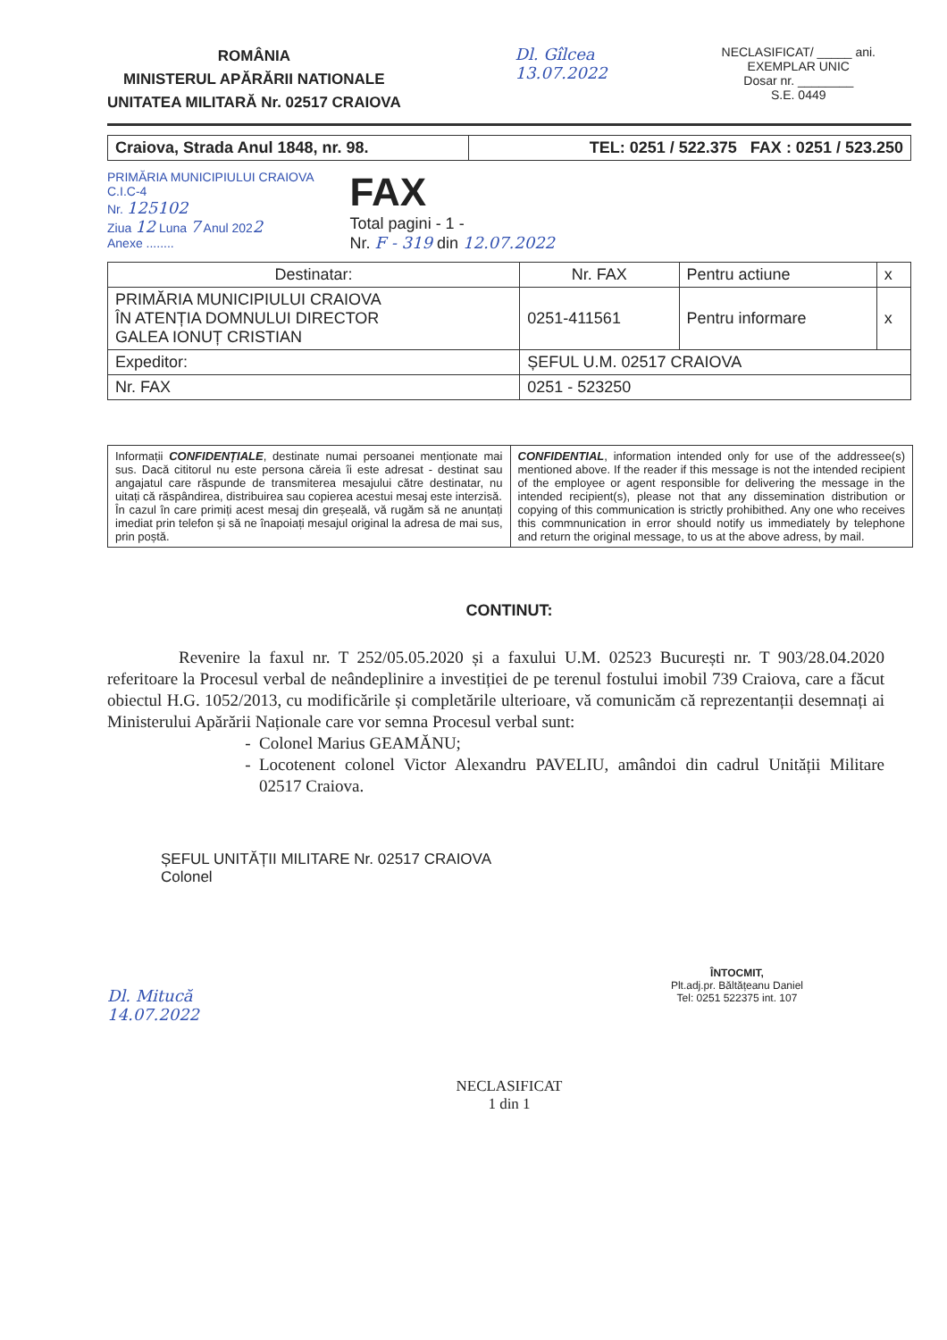ROMÂNIA
MINISTERUL APĂRĂRII NATIONALE
UNITATEA MILITARĂ Nr. 02517 CRAIOVA
Dl. Gîlcea
13.07.2022
NECLASIFICAT/ _____ ani.
EXEMPLAR UNIC
Dosar nr. ________
S.E. 0449
| Craiova, Strada Anul 1848, nr. 98. | TEL: 0251 / 522.375 FAX : 0251 / 523.250 |
PRIMĂRIA MUNICIPIULUI CRAIOVA
C.I.C-4
Nr. 125102
Ziua 12 Luna 7 Anul 2022
Anexe ........
FAX
Total pagini - 1 -
Nr. F - 319 din 12.07.2022
| Destinatar: | | Nr. FAX | Pentru actiune | x |
| PRIMĂRIA MUNICIPIULUI CRAIOVA ÎN ATENȚIA DOMNULUI DIRECTOR GALEA IONUȚ CRISTIAN | | 0251-411561 | Pentru informare | x |
| Expeditor: | ȘEFUL U.M. 02517 CRAIOVA | | | |
| Nr. FAX | 0251 - 523250 | | | |
Informații CONFIDENȚIALE, destinate numai persoanei menționate mai sus. Dacă cititorul nu este persona căreia îi este adresat - destinat sau angajatul care răspunde de transmiterea mesajului către destinatar, nu uitați că răspândirea, distribuirea sau copierea acestui mesaj este interzisă.
În cazul în care primiți acest mesaj din greșeală, vă rugăm să ne anunțați imediat prin telefon și să ne înapoiați mesajul original la adresa de mai sus, prin poștă.
CONFIDENTIAL, information intended only for use of the addressee(s) mentioned above. If the reader if this message is not the intended recipient of the employee or agent responsible for delivering the message in the intended recipient(s), please not that any dissemination distribution or copying of this communication is strictly prohibithed. Any one who receives this commnunication in error should notify us immediately by telephone and return the original message, to us at the above adress, by mail.
CONTINUT:
Revenire la faxul nr. T 252/05.05.2020 și a faxului U.M. 02523 București nr. T 903/28.04.2020 referitoare la Procesul verbal de neândeplinire a investiției de pe terenul fostului imobil 739 Craiova, care a făcut obiectul H.G. 1052/2013, cu modificările și completările ulterioare, vă comunicăm că reprezentanții desemnați ai Ministerului Apărării Naționale care vor semna Procesul verbal sunt:
Colonel Marius GEAMĂNU;
Locotenent colonel Victor Alexandru PAVELIU, amândoi din cadrul Unității Militare 02517 Craiova.
ȘEFUL UNITĂȚII MILITARE Nr. 02517 CRAIOVA
Colonel
ÎNTOCMIT,
Plt.adj.pr. Băltățeanu Daniel
Tel: 0251 522375 int. 107
Dl. Mitucă
14.07.2022
NECLASIFICAT
1 din 1